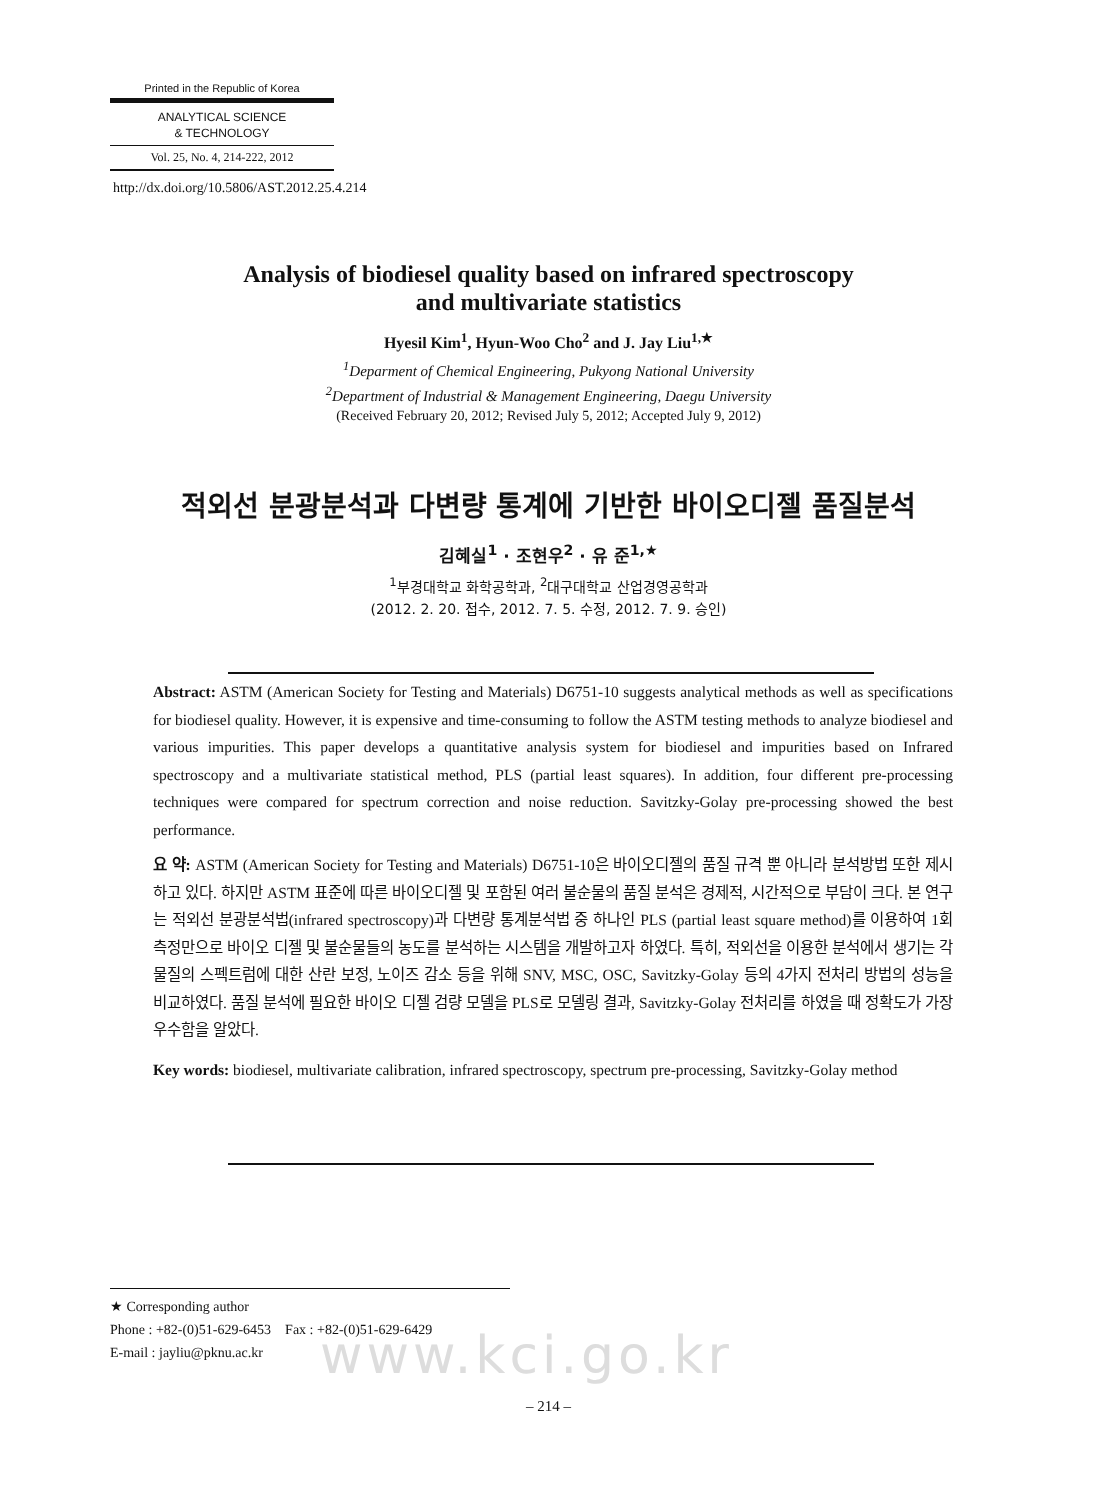Printed in the Republic of Korea
ANALYTICAL SCIENCE
& TECHNOLOGY
Vol. 25, No. 4, 214-222, 2012
http://dx.doi.org/10.5806/AST.2012.25.4.214
Analysis of biodiesel quality based on infrared spectroscopy
and multivariate statistics
Hyesil Kim<sup>1</sup>, Hyun-Woo Cho<sup>2</sup> and J. Jay Liu<sup>1,★</sup>
<sup>1</sup> Deparment of Chemical Engineering, Pukyong National University
<sup>2</sup> Department of Industrial & Management Engineering, Daegu University
(Received February 20, 2012; Revised July 5, 2012; Accepted July 9, 2012)
적외선 분광분석과 다변량 통계에 기반한 바이오디젤 품질분석
김혜실<sup>1</sup> · 조현우<sup>2</sup> · 유 준<sup>1,★</sup>
<sup>1</sup> 부경대학교 화학공학과, <sup>2</sup>대구대학교 산업경영공학과
(2012. 2. 20. 접수, 2012. 7. 5. 수정, 2012. 7. 9. 승인)
Abstract: ASTM (American Society for Testing and Materials) D6751-10 suggests analytical methods as well as specifications for biodiesel quality. However, it is expensive and time-consuming to follow the ASTM testing methods to analyze biodiesel and various impurities. This paper develops a quantitative analysis system for biodiesel and impurities based on Infrared spectroscopy and a multivariate statistical method, PLS (partial least squares). In addition, four different pre-processing techniques were compared for spectrum correction and noise reduction. Savitzky-Golay pre-processing showed the best performance.
요 약: ASTM (American Society for Testing and Materials) D6751-10은 바이오디젤의 품질 규격 뿐 아니라 분석방법 또한 제시하고 있다. 하지만 ASTM 표준에 따른 바이오디젤 및 포함된 여러 불순물의 품질 분석은 경제적, 시간적으로 부담이 크다. 본 연구는 적외선 분광분석법(infrared spectroscopy)과 다변량 통계분석법 중 하나인 PLS (partial least square method)를 이용하여 1회 측정만으로 바이오 디젤 및 불순물들의 농도를 분석하는 시스템을 개발하고자 하였다. 특히, 적외선을 이용한 분석에서 생기는 각 물질의 스펙트럼에 대한 산란 보정, 노이즈 감소 등을 위해 SNV, MSC, OSC, Savitzky-Golay 등의 4가지 전처리 방법의 성능을 비교하였다. 품질 분석에 필요한 바이오 디젤 검량 모델을 PLS로 모델링 결과, Savitzky-Golay 전처리를 하였을 때 정확도가 가장 우수함을 알았다.
Key words: biodiesel, multivariate calibration, infrared spectroscopy, spectrum pre-processing, Savitzky-Golay method
★ Corresponding author
Phone : +82-(0)51-629-6453 Fax : +82-(0)51-629-6429
E-mail : jayliu@pknu.ac.kr
www.kci.go.kr
– 214 –